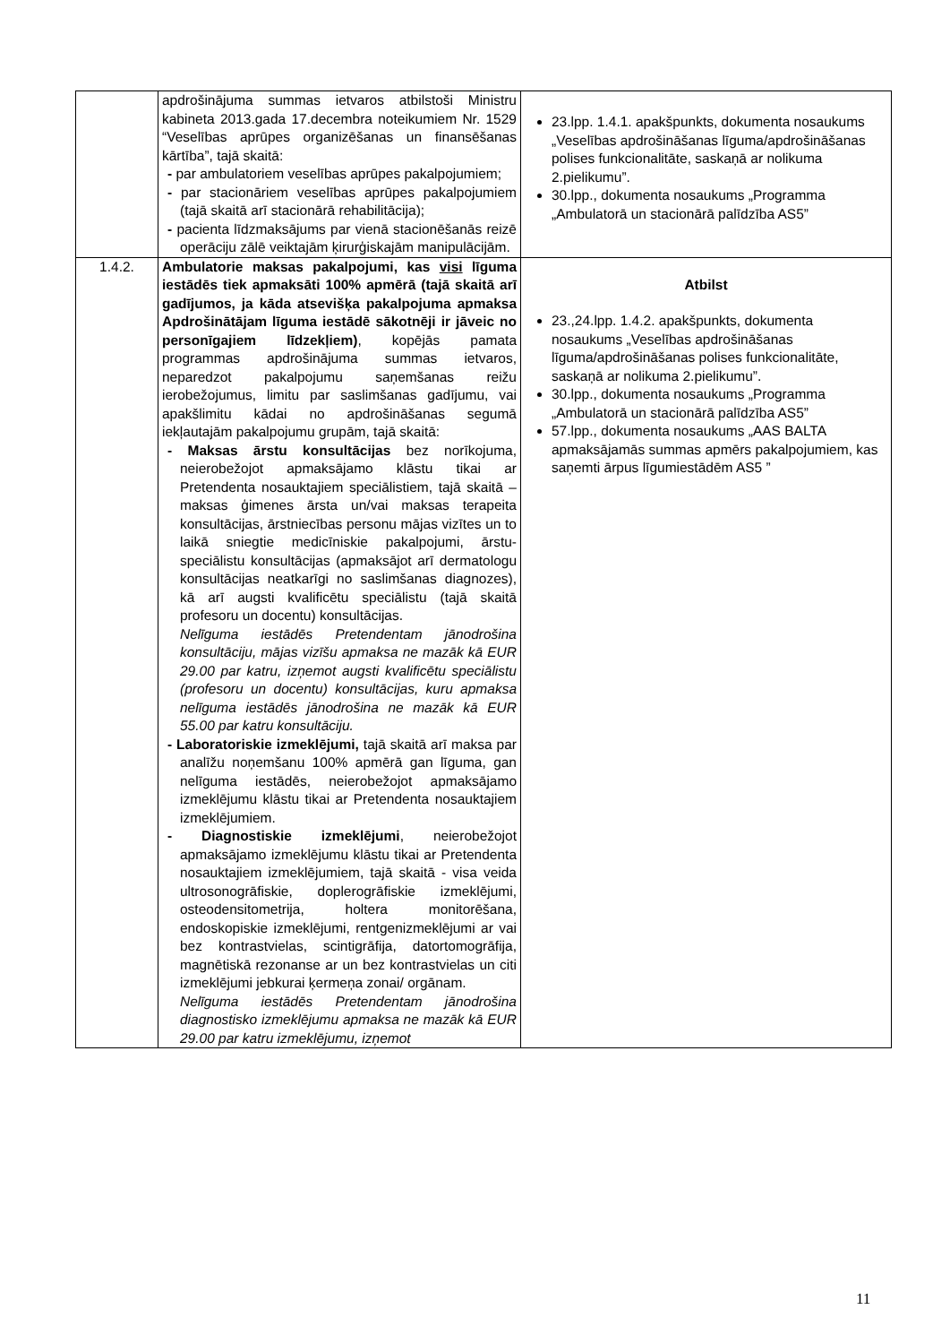| | apdrošinājuma summas ietvaros atbilstoši Ministru kabineta 2013.gada 17.decembra noteikumiem Nr. 1529 “Veselības aprūpes organizēšanas un finansēšanas kārtība”, tajā skaitā: - par ambulatoriem veselības aprūpes pakalpojumiem; - par stacionāriem veselības aprūpes pakalpojumiem (tajā skaitā arī stacionārā rehabilitācija); - pacienta līdzmaksājums par vienā stacionēšanās reizē operāciju zālē veiktajām ķirurģiskajām manipulācijām. | 23.lpp. 1.4.1. apakšpunkts, dokumenta nosaukums „Veselības apdrošināšanas līguma/apdrošināšanas polises funkcionalitāte, saskaņā ar nolikuma 2.pielikumu”. 30.lpp., dokumenta nosaukums „Programma „Ambulatorā un stacionārā palīdzība AS5” |
| 1.4.2. | Ambulatorie maksas pakalpojumi, kas visi līguma iestādēs tiek apmaksāti 100% apmērā (tajā skaitā arī gadījumos, ja kāda atsevišķa pakalpojuma apmaksa Apdrošinātājam līguma iestādē sākotnēji ir jāveic no personīgajiem līdzekļiem) , kopējās pamata programmas apdrošinājuma summas ietvaros, neparedzot pakalpojumu saņemšanas reižu ierobežojumus, limitu par saslimšanas gadījumu, vai apakšlimitu kādai no apdrošināšanas segumā iekļautajām pakalpojumu grupām, tajā skaitā: - Maksas ārstu konsultācijas bez norīkojuma, neierobežojot apmaksājamo klāstu tikai ar Pretendenta nosauktajiem speciālistiem, tajā skaitā – maksas ģimenes ārsta un/vai maksas terapeita konsultācijas, ārstniecības personu mājas vizītes un to laikā sniegtie medicīniskie pakalpojumi, ārstu- speciālistu konsultācijas (apmaksājot arī dermatologu konsultācijas neatkarīgi no saslimšanas diagnozes), kā arī augsti kvalificētu speciālistu (tajā skaitā profesoru un docentu) konsultācijas. Nelīguma iestādēs Pretendentam jānodrošina konsultāciju, mājas vizīšu apmaksa ne mazāk kā EUR 29.00 par katru, izņemot augsti kvalificētu speciālistu (profesoru un docentu) konsultācijas, kuru apmaksa nelīguma iestādēs jānodrošina ne mazāk kā EUR 55.00 par katru konsultāciju. - Laboratoriskie izmeklējumi, tajā skaitā arī maksa par analīžu noņemšanu 100% apmērā gan līguma, gan nelīguma iestādēs, neierobežojot apmaksājamo izmeklējumu klāstu tikai ar Pretendenta nosauktajiem izmeklējumiem. - Diagnostiskie izmeklējumi , neierobežojot apmaksājamo izmeklējumu klāstu tikai ar Pretendenta nosauktajiem izmeklējumiem, tajā skaitā - visa veida ultrosonogrāfiskie, doplerogrāfiskie izmeklējumi, osteodensitometrija, holtera monitorēšana, endoskopiskie izmeklējumi, rentgenizmeklējumi ar vai bez kontrastvielas, scintigrāfija, datortomogrāfija, magnētiskā rezonanse ar un bez kontrastvielas un citi izmeklējumi jebkurai ķermeņa zonai/ orgānam. Nelīguma iestādēs Pretendentam jānodrošina diagnostisko izmeklējumu apmaksa ne mazāk kā EUR 29.00 par katru izmeklējumu, izņemot | Atbilst 23.,24.lpp. 1.4.2. apakšpunkts, dokumenta nosaukums „Veselības apdrošināšanas līguma/apdrošināšanas polises funkcionalitāte, saskaņā ar nolikuma 2.pielikumu”. 30.lpp., dokumenta nosaukums „Programma „Ambulatorā un stacionārā palīdzība AS5” 57.lpp., dokumenta nosaukums „AAS BALTA apmaksājamās summas apmērs pakalpojumiem, kas saņemti ārpus līgumiestādēm AS5 ” |
11